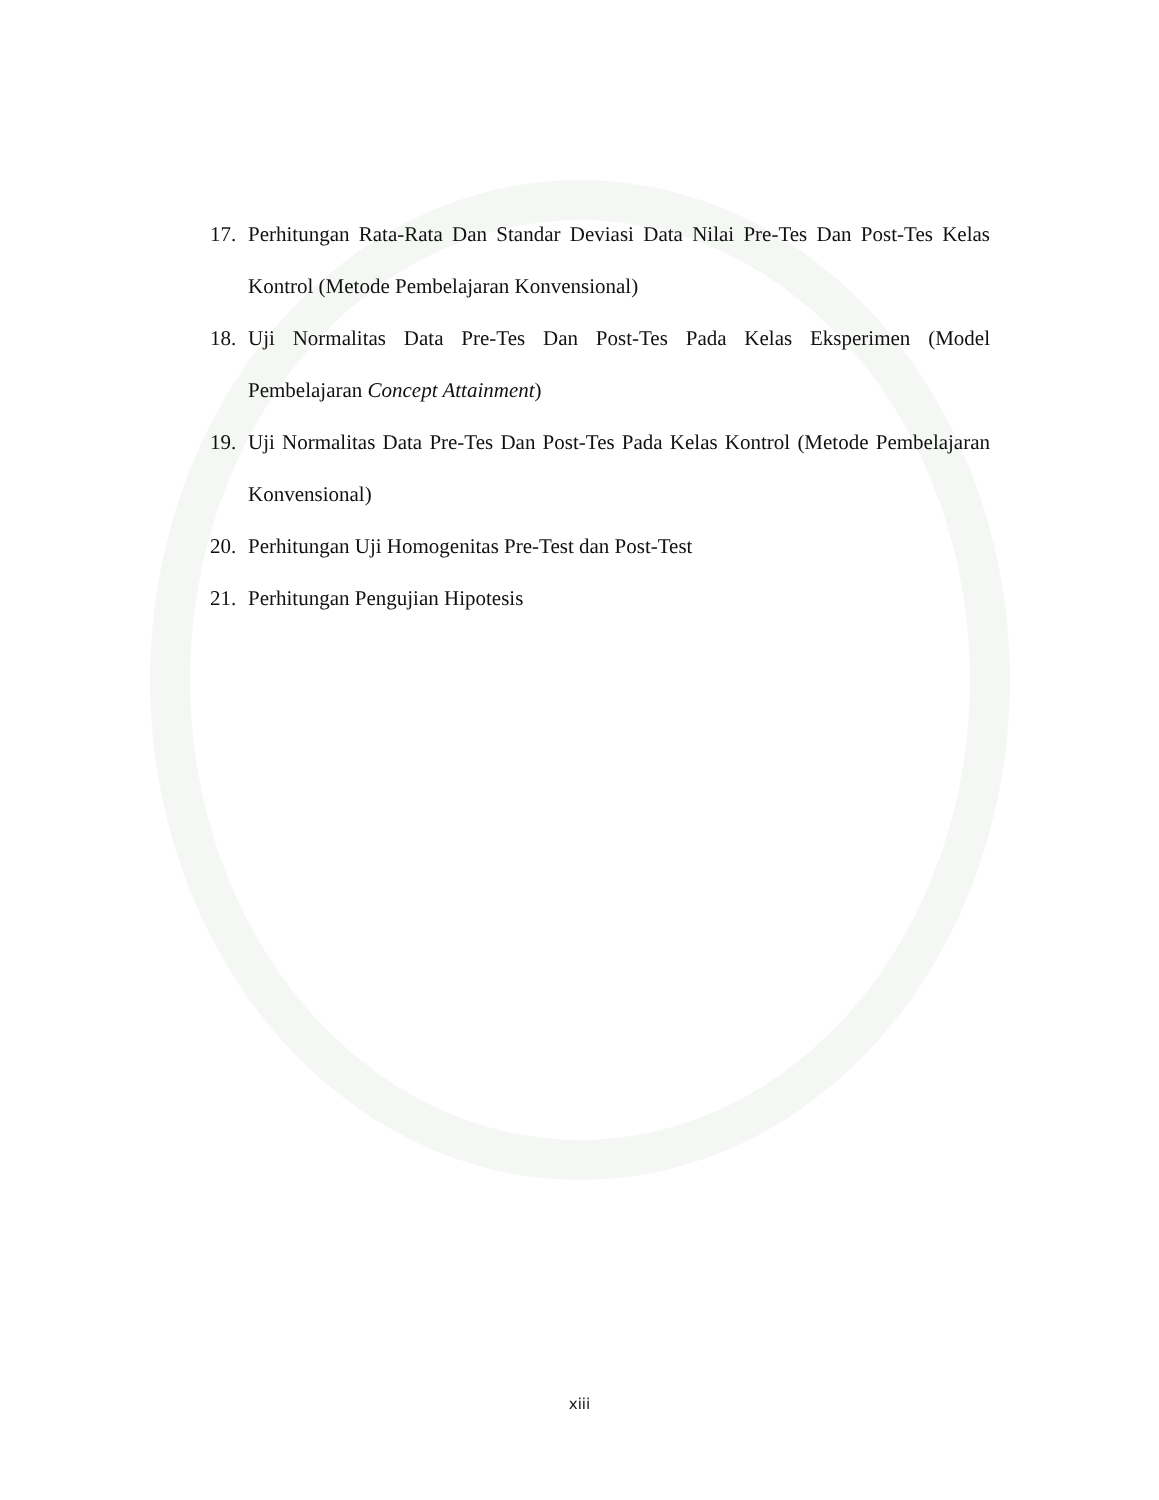17. Perhitungan Rata-Rata Dan Standar Deviasi Data Nilai Pre-Tes Dan Post-Tes Kelas Kontrol (Metode Pembelajaran Konvensional)
18. Uji Normalitas Data Pre-Tes Dan Post-Tes Pada Kelas Eksperimen (Model Pembelajaran Concept Attainment)
19. Uji Normalitas Data Pre-Tes Dan Post-Tes Pada Kelas Kontrol (Metode Pembelajaran Konvensional)
20. Perhitungan Uji Homogenitas Pre-Test dan Post-Test
21. Perhitungan Pengujian Hipotesis
xiii